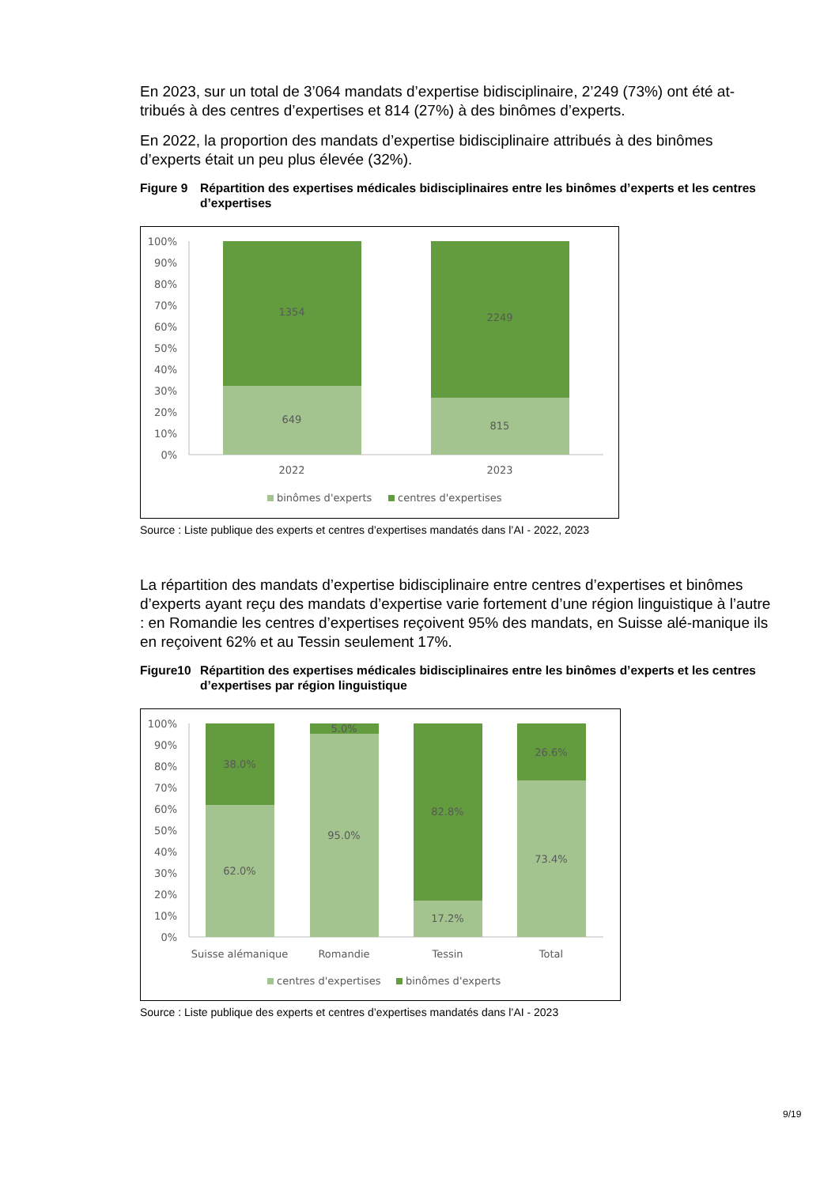En 2023, sur un total de 3’064 mandats d’expertise bidisciplinaire, 2’249 (73%) ont été at-tribués à des centres d’expertises et 814 (27%) à des binômes d’experts.
En 2022, la proportion des mandats d’expertise bidisciplinaire attribués à des binômes d’experts était un peu plus élevée (32%).
Figure 9 Répartition des expertises médicales bidisciplinaires entre les binômes d’experts et les centres d’expertises
100%
90%
80%
70%
60%
50%
40%
30%
20%
10%
0%
1354
649
2249
815
2022
2023
binômes d'experts
centres d'expertises
Source : Liste publique des experts et centres d’expertises mandatés dans l’AI - 2022, 2023
La répartition des mandats d’expertise bidisciplinaire entre centres d’expertises et binômes d’experts ayant reçu des mandats d’expertise varie fortement d’une région linguistique à l’autre : en Romandie les centres d’expertises reçoivent 95% des mandats, en Suisse alé-manique ils en reçoivent 62% et au Tessin seulement 17%.
Figure10 Répartition des expertises médicales bidisciplinaires entre les binômes d’experts et les centres d’expertises par région linguistique
100%
90%
80%
70%
60%
50%
40%
30%
20%
10%
0%
38.0%
62.0%
5.0%
95.0%
82.8%
17.2%
26.6%
73.4%
Suisse alémanique
Romandie
Tessin
Total
centres d'expertises
binômes d'experts
Source : Liste publique des experts et centres d’expertises mandatés dans l’AI - 2023
9/19